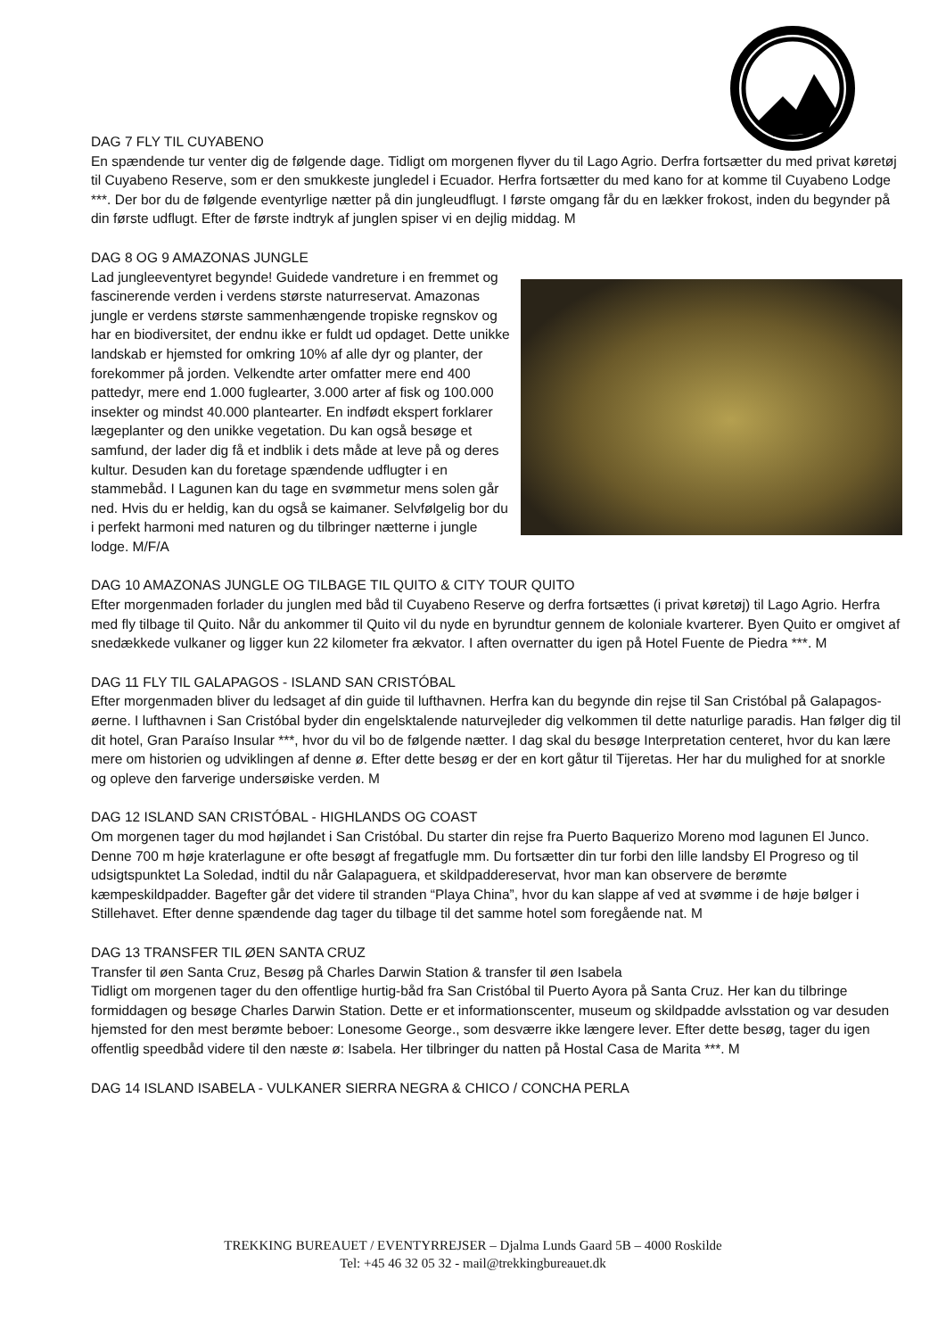DAG 7 FLY TIL CUYABENO
En spændende tur venter dig de følgende dage. Tidligt om morgenen flyver du til Lago Agrio. Derfra fortsætter du med privat køretøj til Cuyabeno Reserve, som er den smukkeste jungledel i Ecuador. Herfra fortsætter du med kano for at komme til Cuyabeno Lodge ***. Der bor du de følgende eventyrlige nætter på din jungleudflugt. I første omgang får du en lækker frokost, inden du begynder på din første udflugt. Efter de første indtryk af junglen spiser vi en dejlig middag. M
DAG 8 OG 9 AMAZONAS JUNGLE
Lad jungleeventyret begynde! Guidede vandreture i en fremmet og fascinerende verden i verdens største naturreservat. Amazonas jungle er verdens største sammenhængende tropiske regnskov og har en biodiversitet, der endnu ikke er fuldt ud opdaget. Dette unikke landskab er hjemsted for omkring 10% af alle dyr og planter, der forekommer på jorden. Velkendte arter omfatter mere end 400 pattedyr, mere end 1.000 fuglearter, 3.000 arter af fisk og 100.000 insekter og mindst 40.000 plantearter. En indfødt ekspert forklarer lægeplanter og den unikke vegetation. Du kan også besøge et samfund, der lader dig få et indblik i dets måde at leve på og deres kultur. Desuden kan du foretage spændende udflugter i en stammebåd. I Lagunen kan du tage en svømmetur mens solen går ned. Hvis du er heldig, kan du også se kaimaner. Selvfølgelig bor du i perfekt harmoni med naturen og du tilbringer nætterne i jungle lodge. M/F/A
DAG 10 AMAZONAS JUNGLE OG TILBAGE TIL QUITO & CITY TOUR QUITO
Efter morgenmaden forlader du junglen med båd til Cuyabeno Reserve og derfra fortsættes (i privat køretøj) til Lago Agrio. Herfra med fly tilbage til Quito. Når du ankommer til Quito vil du nyde en byrundtur gennem de koloniale kvarterer. Byen Quito er omgivet af snedækkede vulkaner og ligger kun 22 kilometer fra ækvator. I aften overnatter du igen på Hotel Fuente de Piedra ***. M
DAG 11 FLY TIL GALAPAGOS - ISLAND SAN CRISTÓBAL
Efter morgenmaden bliver du ledsaget af din guide til lufthavnen. Herfra kan du begynde din rejse til San Cristóbal på Galapagos-øerne. I lufthavnen i San Cristóbal byder din engelsktalende naturvejleder dig velkommen til dette naturlige paradis. Han følger dig til dit hotel, Gran Paraíso Insular ***, hvor du vil bo de følgende nætter. I dag skal du besøge Interpretation centeret, hvor du kan lære mere om historien og udviklingen af denne ø. Efter dette besøg er der en kort gåtur til Tijeretas. Her har du mulighed for at snorkle og opleve den farverige undersøiske verden. M
DAG 12 ISLAND SAN CRISTÓBAL - HIGHLANDS OG COAST
Om morgenen tager du mod højlandet i San Cristóbal. Du starter din rejse fra Puerto Baquerizo Moreno mod lagunen El Junco. Denne 700 m høje kraterlagune er ofte besøgt af fregatfugle mm. Du fortsætter din tur forbi den lille landsby El Progreso og til udsigtspunktet La Soledad, indtil du når Galapaguera, et skildpaddereservat, hvor man kan observere de berømte kæmpeskildpadder. Bagefter går det videre til stranden “Playa China”, hvor du kan slappe af ved at svømme i de høje bølger i Stillehavet. Efter denne spændende dag tager du tilbage til det samme hotel som foregående nat. M
DAG 13 TRANSFER TIL ØEN SANTA CRUZ
Transfer til øen Santa Cruz, Besøg på Charles Darwin Station & transfer til øen Isabela
Tidligt om morgenen tager du den offentlige hurtig-båd fra San Cristóbal til Puerto Ayora på Santa Cruz. Her kan du tilbringe formiddagen og besøge Charles Darwin Station. Dette er et informationscenter, museum og skildpadde avlsstation og var desuden hjemsted for den mest berømte beboer: Lonesome George., som desværre ikke længere lever. Efter dette besøg, tager du igen offentlig speedbåd videre til den næste ø: Isabela. Her tilbringer du natten på Hostal Casa de Marita ***. M
DAG 14 ISLAND ISABELA - VULKANER SIERRA NEGRA & CHICO / CONCHA PERLA
TREKKING BUREAUET / EVENTYRREJSER – Djalma Lunds Gaard 5B – 4000 Roskilde
Tel: +45 46 32 05 32 - mail@trekkingbureauet.dk